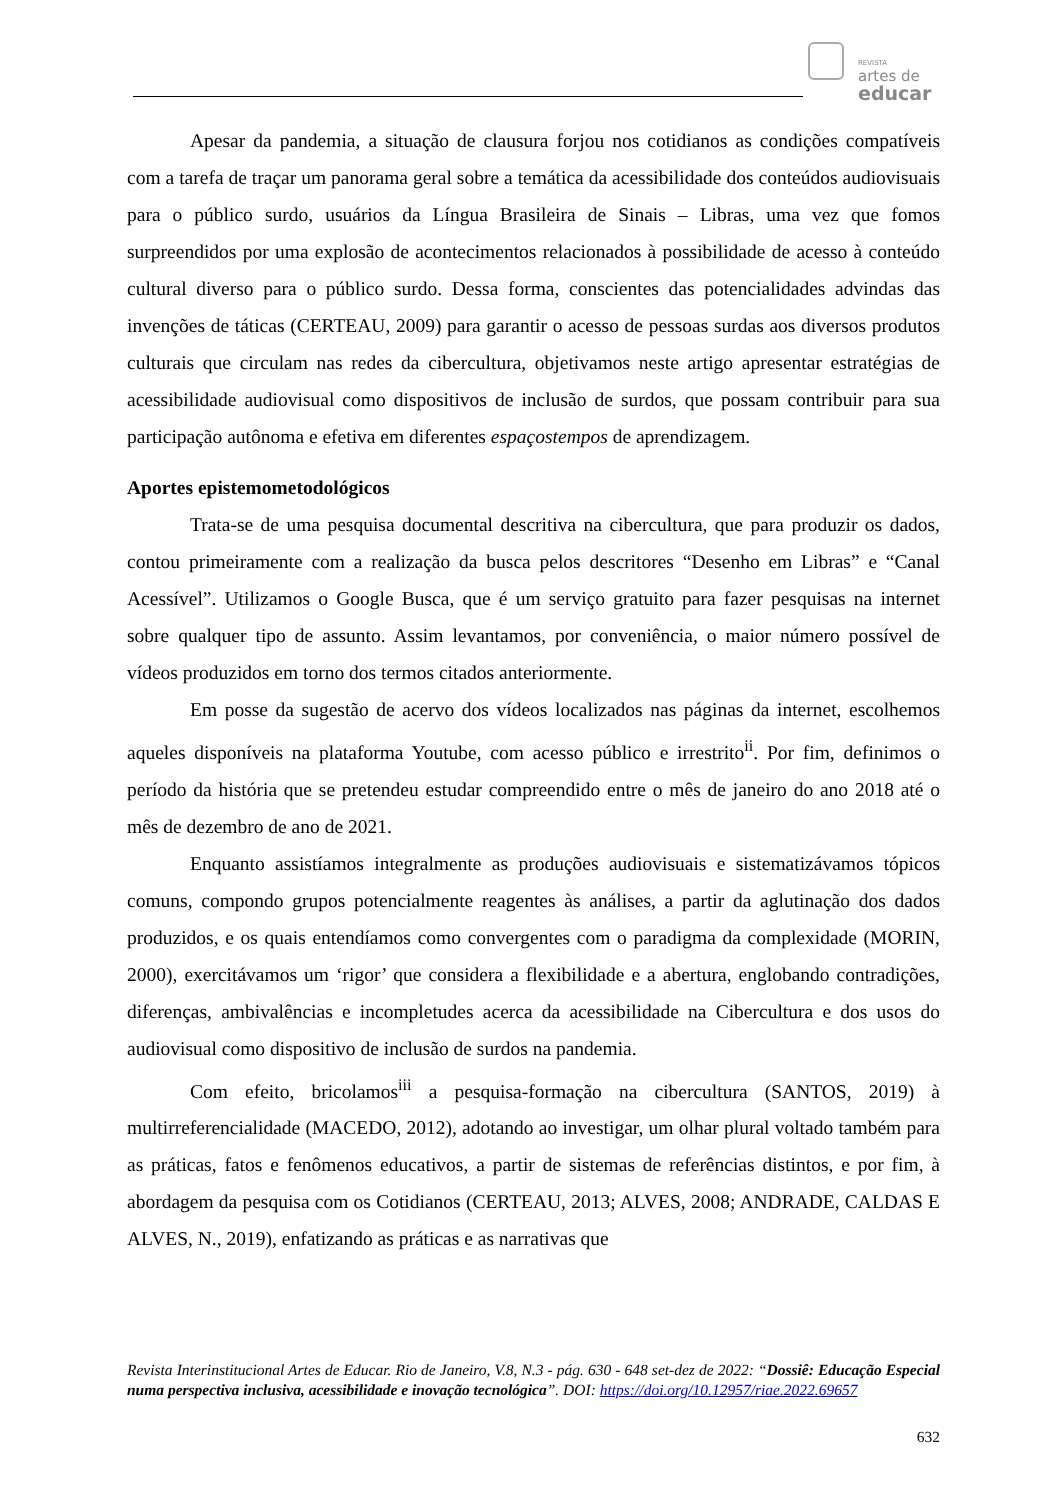REVISTA
artes de
educar
Apesar da pandemia, a situação de clausura forjou nos cotidianos as condições compatíveis com a tarefa de traçar um panorama geral sobre a temática da acessibilidade dos conteúdos audiovisuais para o público surdo, usuários da Língua Brasileira de Sinais – Libras, uma vez que fomos surpreendidos por uma explosão de acontecimentos relacionados à possibilidade de acesso à conteúdo cultural diverso para o público surdo. Dessa forma, conscientes das potencialidades advindas das invenções de táticas (CERTEAU, 2009) para garantir o acesso de pessoas surdas aos diversos produtos culturais que circulam nas redes da cibercultura, objetivamos neste artigo apresentar estratégias de acessibilidade audiovisual como dispositivos de inclusão de surdos, que possam contribuir para sua participação autônoma e efetiva em diferentes espaçostempos de aprendizagem.
Aportes epistemometodológicos
Trata-se de uma pesquisa documental descritiva na cibercultura, que para produzir os dados, contou primeiramente com a realização da busca pelos descritores “Desenho em Libras” e “Canal Acessível”. Utilizamos o Google Busca, que é um serviço gratuito para fazer pesquisas na internet sobre qualquer tipo de assunto. Assim levantamos, por conveniência, o maior número possível de vídeos produzidos em torno dos termos citados anteriormente.
Em posse da sugestão de acervo dos vídeos localizados nas páginas da internet, escolhemos aqueles disponíveis na plataforma Youtube, com acesso público e irrestrito<sup>ii</sup>. Por fim, definimos o período da história que se pretendeu estudar compreendido entre o mês de janeiro do ano 2018 até o mês de dezembro de ano de 2021.
Enquanto assistíamos integralmente as produções audiovisuais e sistematizávamos tópicos comuns, compondo grupos potencialmente reagentes às análises, a partir da aglutinação dos dados produzidos, e os quais entendíamos como convergentes com o paradigma da complexidade (MORIN, 2000), exercitávamos um ‘rigor’ que considera a flexibilidade e a abertura, englobando contradições, diferenças, ambivalências e incompletudes acerca da acessibilidade na Cibercultura e dos usos do audiovisual como dispositivo de inclusão de surdos na pandemia.
Com efeito, bricolamos<sup>iii</sup> a pesquisa-formação na cibercultura (SANTOS, 2019) à multirreferencialidade (MACEDO, 2012), adotando ao investigar, um olhar plural voltado também para as práticas, fatos e fenômenos educativos, a partir de sistemas de referências distintos, e por fim, à abordagem da pesquisa com os Cotidianos (CERTEAU, 2013; ALVES, 2008; ANDRADE, CALDAS E ALVES, N., 2019), enfatizando as práticas e as narrativas que
Revista Interinstitucional Artes de Educar. Rio de Janeiro, V.8, N.3 - pág. 630 - 648 set-dez de 2022: “Dossiê: Educação Especial numa perspectiva inclusiva, acessibilidade e inovação tecnológica”. DOI: https://doi.org/10.12957/riae.2022.69657
632